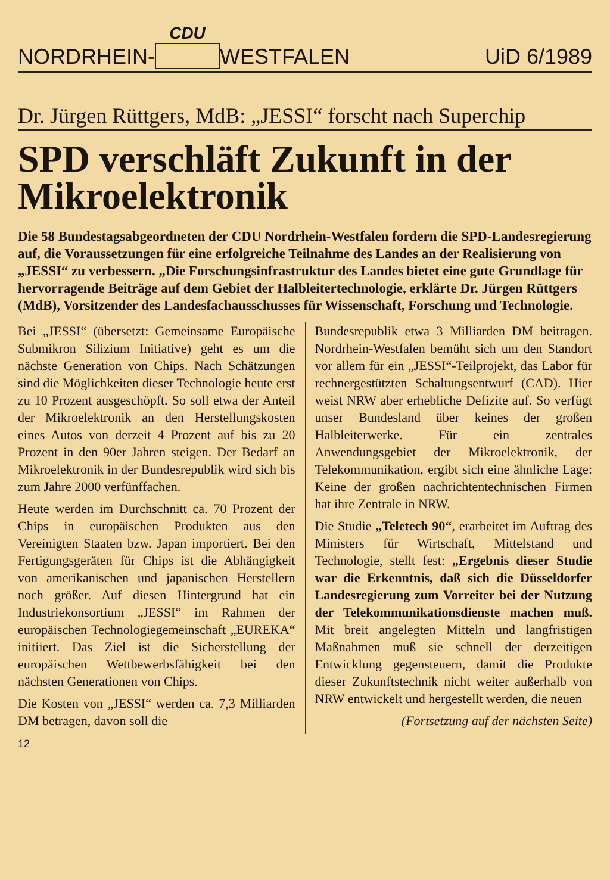NORDRHEIN- CDU WESTFALEN UiD 6/1989
Dr. Jürgen Rüttgers, MdB: „JESSI“ forscht nach Superchip
SPD verschläft Zukunft in der Mikroelektronik
Die 58 Bundestagsabgeordneten der CDU Nordrhein-Westfalen fordern die SPD-Landesregierung auf, die Voraussetzungen für eine erfolgreiche Teilnahme des Landes an der Realisierung von „JESSI“ zu verbessern. „Die Forschungsinfrastruktur des Landes bietet eine gute Grundlage für hervorragende Beiträge auf dem Gebiet der Halbleitertechnologie, erklärte Dr. Jürgen Rüttgers (MdB), Vorsitzender des Landesfachausschusses für Wissenschaft, Forschung und Technologie.
Bei „JESSI“ (übersetzt: Gemeinsame Europäische Submikron Silizium Initiative) geht es um die nächste Generation von Chips. Nach Schätzungen sind die Möglichkeiten dieser Technologie heute erst zu 10 Prozent ausgeschöpft. So soll etwa der Anteil der Mikroelektronik an den Herstellungskosten eines Autos von derzeit 4 Prozent auf bis zu 20 Prozent in den 90er Jahren steigen. Der Bedarf an Mikroelektronik in der Bundesrepublik wird sich bis zum Jahre 2000 verfünffachen.
Heute werden im Durchschnitt ca. 70 Prozent der Chips in europäischen Produkten aus den Vereinigten Staaten bzw. Japan importiert. Bei den Fertigungsgeräten für Chips ist die Abhängigkeit von amerikanischen und japanischen Herstellern noch größer. Auf diesen Hintergrund hat ein Industriekonsortium „JESSI“ im Rahmen der europäischen Technologiegemeinschaft „EUREKA“ initiiert. Das Ziel ist die Sicherstellung der europäischen Wettbewerbsfähigkeit bei den nächsten Generationen von Chips.
Die Kosten von „JESSI“ werden ca. 7,3 Milliarden DM betragen, davon soll die
Bundesrepublik etwa 3 Milliarden DM beitragen. Nordrhein-Westfalen bemüht sich um den Standort vor allem für ein „JESSI“-Teilprojekt, das Labor für rechnergestützten Schaltungsentwurf (CAD). Hier weist NRW aber erhebliche Defizite auf. So verfügt unser Bundesland über keines der großen Halbleiterwerke. Für ein zentrales Anwendungsgebiet der Mikroelektronik, der Telekommunikation, ergibt sich eine ähnliche Lage: Keine der großen nachrichtentechnischen Firmen hat ihre Zentrale in NRW.
Die Studie „Teletech 90“, erarbeitet im Auftrag des Ministers für Wirtschaft, Mittelstand und Technologie, stellt fest: „Ergebnis dieser Studie war die Erkenntnis, daß sich die Düsseldorfer Landesregierung zum Vorreiter bei der Nutzung der Telekommunikationsdienste machen muß. Mit breit angelegten Mitteln und langfristigen Maßnahmen muß sie schnell der derzeitigen Entwicklung gegensteuern, damit die Produkte dieser Zukunftstechnik nicht weiter außerhalb von NRW entwickelt und hergestellt werden, die neuen
(Fortsetzung auf der nächsten Seite)
12